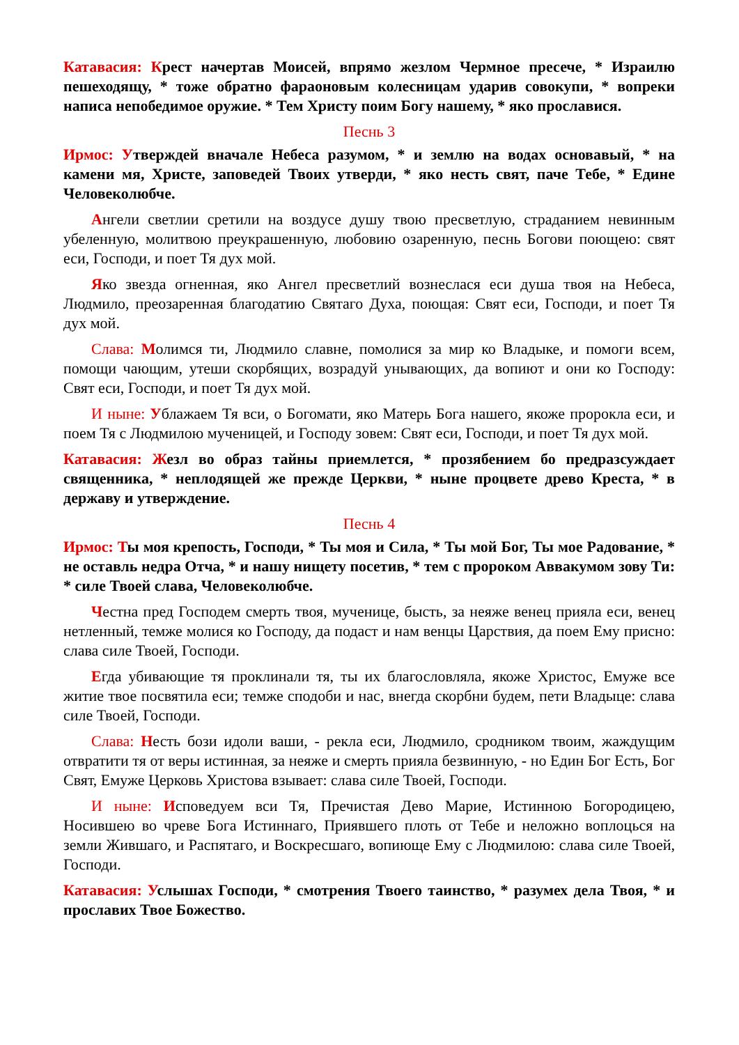Катавасия: Крест начертав Моисей, впрямо жезлом Чермное пресече, * Израилю пешеходящу, * тоже обратно фараоновым колесницам ударив совокупи, * вопреки написа непобедимое оружие. * Тем Христу поим Богу нашему, * яко прославися.
Песнь 3
Ирмос: Утверждей вначале Небеса разумом, * и землю на водах основавый, * на камени мя, Христе, заповедей Твоих утверди, * яко несть свят, паче Тебе, * Едине Человеколюбче.
Ангели светлии сретили на воздусе душу твою пресветлую, страданием невинным убеленную, молитвою преукрашенную, любовию озаренную, песнь Богови поющею: свят еси, Господи, и поет Тя дух мой.
Яко звезда огненная, яко Ангел пресветлий вознеслася еси душа твоя на Небеса, Людмило, преозаренная благодатию Святаго Духа, поющая: Свят еси, Господи, и поет Тя дух мой.
Слава: Молимся ти, Людмило славне, помолися за мир ко Владыке, и помоги всем, помощи чающим, утеши скорбящих, возрадуй унывающих, да вопиют и они ко Господу: Свят еси, Господи, и поет Тя дух мой.
И ныне: Ублажаем Тя вси, о Богомати, яко Матерь Бога нашего, якоже пророкла еси, и поем Тя с Людмилою мученицей, и Господу зовем: Свят еси, Господи, и поет Тя дух мой.
Катавасия: Жезл во образ тайны приемлется, * прозябением бо предразсуждает священника, * неплодящей же прежде Церкви, * ныне процвете древо Креста, * в державу и утверждение.
Песнь 4
Ирмос: Ты моя крепость, Господи, * Ты моя и Сила, * Ты мой Бог, Ты мое Радование, * не оставль недра Отча, * и нашу нищету посетив, * тем с пророком Аввакумом зову Ти: * силе Твоей слава, Человеколюбче.
Честна пред Господем смерть твоя, мученице, бысть, за неяже венец прияла еси, венец нетленный, темже молися ко Господу, да подаст и нам венцы Царствия, да поем Ему присно: слава силе Твоей, Господи.
Егда убивающие тя проклинали тя, ты их благословляла, якоже Христос, Емуже все житие твое посвятила еси; темже сподоби и нас, внегда скорбни будем, пети Владыце: слава силе Твоей, Господи.
Слава: Несть бози идоли ваши, - рекла еси, Людмило, сродником твоим, жаждущим отвратити тя от веры истинная, за неяже и смерть прияла безвинную, - но Един Бог Есть, Бог Свят, Емуже Церковь Христова взывает: слава силе Твоей, Господи.
И ныне: Исповедуем вси Тя, Пречистая Дево Марие, Истинною Богородицею, Носившею во чреве Бога Истиннаго, Приявшего плоть от Тебе и неложно воплоцься на земли Жившаго, и Распятаго, и Воскресшаго, вопиюще Ему с Людмилою: слава силе Твоей, Господи.
Катавасия: Услышах Господи, * смотрения Твоего таинство, * разумех дела Твоя, * и прославих Твое Божество.